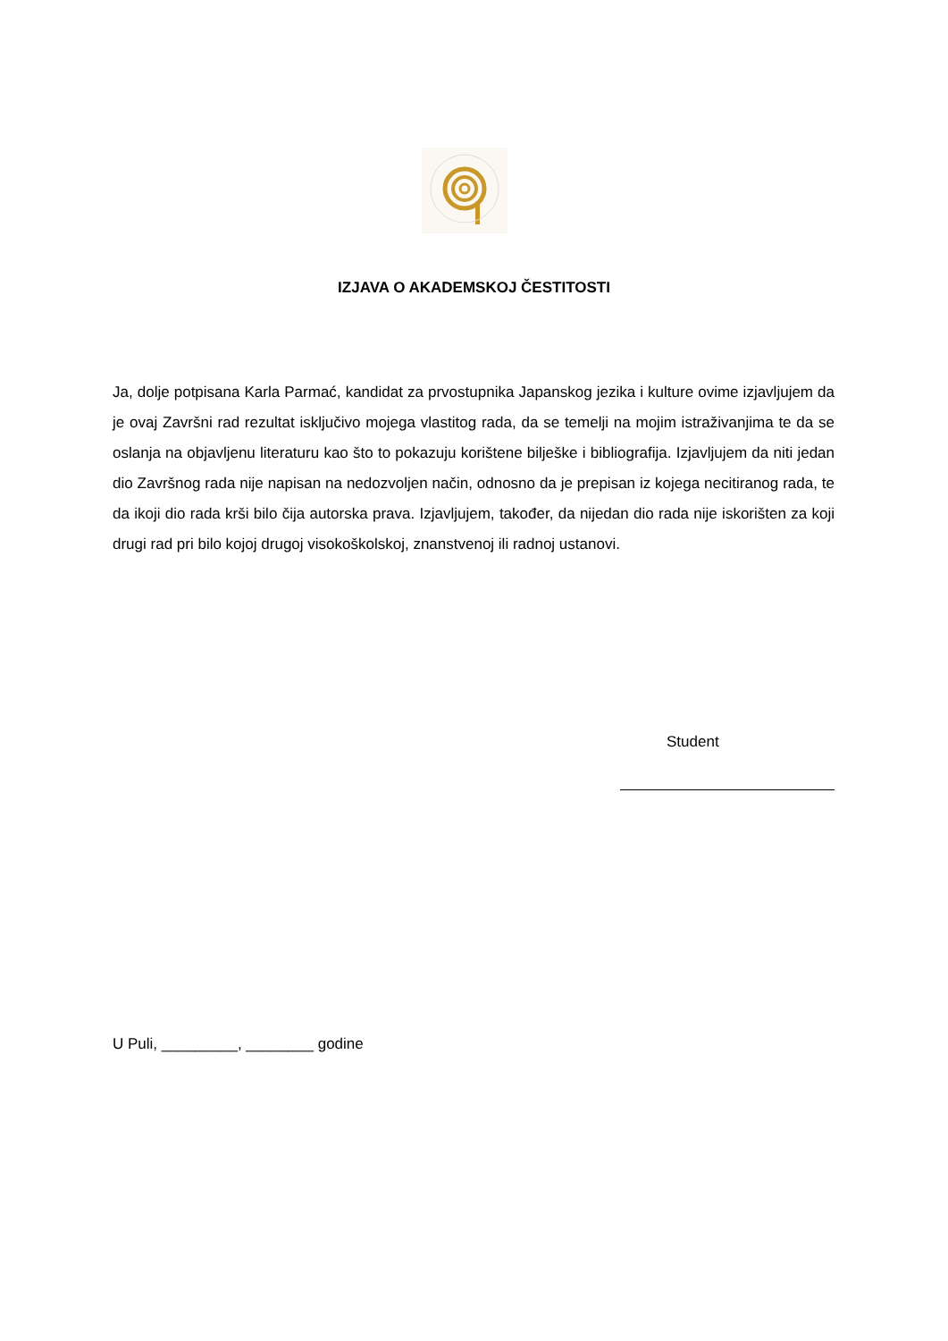IZJAVA O AKADEMSKOJ ČESTITOSTI
Ja, dolje potpisana Karla Parmać, kandidat za prvostupnika Japanskog jezika i kulture ovime izjavljujem da je ovaj Završni rad rezultat isključivo mojega vlastitog rada, da se temelji na mojim istraživanjima te da se oslanja na objavljenu literaturu kao što to pokazuju korištene bilješke i bibliografija. Izjavljujem da niti jedan dio Završnog rada nije napisan na nedozvoljen način, odnosno da je prepisan iz kojega necitiranog rada, te da ikoji dio rada krši bilo čija autorska prava. Izjavljujem, također, da nijedan dio rada nije iskorišten za koji drugi rad pri bilo kojoj drugoj visokoškolskoj, znanstvenoj ili radnoj ustanovi.
Student
U Puli, _________, ________ godine